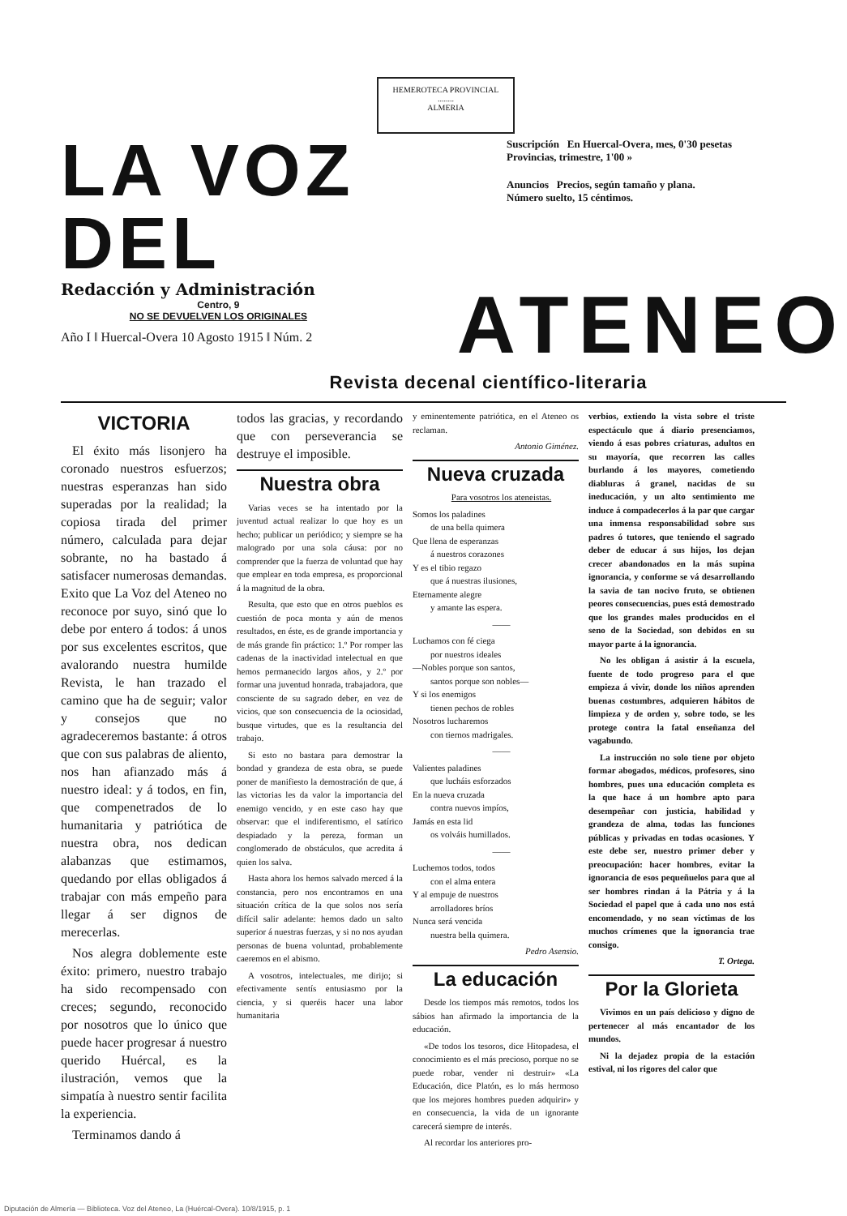HEMEROTECA PROVINCIAL
........
ALMERIA
LA VOZ DEL
Suscripción En Huercal-Overa, mes, 0'30 pesetas
Provincias, trimestre, 1'00 »
Anuncios Precios, según tamaño y plana.
Número suelto, 15 céntimos.
Redacción y Administración
Centro, 9
NO SE DEVUELVEN LOS ORIGINALES
Año I ‖ Huercal-Overa 10 Agosto 1915 ‖ Núm. 2
ATENEO
Revista decenal científico-literaria
VICTORIA
El éxito más lisonjero ha coronado nuestros esfuerzos; nuestras esperanzas han sido superadas por la realidad; la copiosa tirada del primer número, calculada para dejar sobrante, no ha bastado á satisfacer numerosas demandas. Exito que La Voz del Ateneo no reconoce por suyo, sinó que lo debe por entero á todos: á unos por sus excelentes escritos, que avalorando nuestra humilde Revista, le han trazado el camino que ha de seguir; valor y consejos que no agradeceremos bastante: á otros que con sus palabras de aliento, nos han afianzado más á nuestro ideal: y á todos, en fin, que compenetrados de lo humanitaria y patriótica de nuestra obra, nos dedican alabanzas que estimamos, quedando por ellas obligados á trabajar con más empeño para llegar á ser dignos de merecerlas.
Nos alegra doblemente este éxito: primero, nuestro trabajo ha sido recompensado con creces; segundo, reconocido por nosotros que lo único que puede hacer progresar á nuestro querido Huércal, es la ilustración, vemos que la simpatía à nuestro sentir facilita la experiencia.
Terminamos dando á
todos las gracias, y recordando que con perseverancia se destruye el imposible.
Nuestra obra
Varias veces se ha intentado por la juventud actual realizar lo que hoy es un hecho; publicar un periódico; y siempre se ha malogrado por una sola cáusa: por no comprender que la fuerza de voluntad que hay que emplear en toda empresa, es proporcional á la magnitud de la obra.
Resulta, que esto que en otros pueblos es cuestión de poca monta y aún de menos resultados, en éste, es de grande importancia y de más grande fin práctico: 1.º Por romper las cadenas de la inactividad intelectual en que hemos permanecido largos años, y 2.º por formar una juventud honrada, trabajadora, que consciente de su sagrado deber, en vez de vicios, que son consecuencia de la ociosidad, busque virtudes, que es la resultancia del trabajo.
Si esto no bastara para demostrar la bondad y grandeza de esta obra, se puede poner de manifiesto la demostración de que, á las victorias les da valor la importancia del enemigo vencido, y en este caso hay que observar: que el indiferentismo, el satírico despiadado y la pereza, forman un conglomerado de obstáculos, que acredita á quien los salva.
Hasta ahora los hemos salvado merced á la constancia, pero nos encontramos en una situación crítica de la que solos nos sería difícil salir adelante: hemos dado un salto superior á nuestras fuerzas, y si no nos ayudan personas de buena voluntad, probablemente caeremos en el abismo.
A vosotros, intelectuales, me dirijo; si efectivamente sentís entusiasmo por la ciencia, y si queréis hacer una labor humanitaria
y eminentemente patriótica, en el Ateneo os reclaman.
Antonio Giménez.
Nueva cruzada
Para vosotros los ateneistas.
Somos los paladines
  de una bella quimera
Que llena de esperanzas
  á nuestros corazones
Y es el tibio regazo
  que á nuestras ilusiones,
Eternamente alegre
  y amante las espera.
——
Luchamos con fé ciega
  por nuestros ideales
—Nobles porque son santos,
  santos porque son nobles—
Y si los enemigos
  tienen pechos de robles
Nosotros lucharemos
  con tiernos madrigales.
——
Valientes paladines
  que lucháis esforzados
En la nueva cruzada
  contra nuevos impíos,
Jamás en esta lid
  os volváis humillados.
——
Luchemos todos, todos
  con el alma entera
Y al empuje de nuestros
  arrolladores bríos
Nunca será vencida
  nuestra bella quimera.
Pedro Asensio.
La educación
Desde los tiempos más remotos, todos los sábios han afirmado la importancia de la educación.
«De todos los tesoros, dice Hitopadesa, el conocimiento es el más precioso, porque no se puede robar, vender ni destruir» «La Educación, dice Platón, es lo más hermoso que los mejores hombres pueden adquirir» y en consecuencia, la vida de un ignorante carecerá siempre de interés.
Al recordar los anteriores pro-
verbios, extiendo la vista sobre el triste espectáculo que á diario presenciamos, viendo á esas pobres criaturas, adultos en su mayoría, que recorren las calles burlando á los mayores, cometiendo diabluras á granel, nacidas de su ineducación, y un alto sentimiento me induce á compadecerlos á la par que cargar una inmensa responsabilidad sobre sus padres ó tutores, que teniendo el sagrado deber de educar á sus hijos, los dejan crecer abandonados en la más supina ignorancia, y conforme se vá desarrollando la savia de tan nocivo fruto, se obtienen peores consecuencias, pues está demostrado que los grandes males producidos en el seno de la Sociedad, son debidos en su mayor parte á la ignorancia.
No les obligan á asistir á la escuela, fuente de todo progreso para el que empieza á vivir, donde los niños aprenden buenas costumbres, adquieren hábitos de limpieza y de orden y, sobre todo, se les protege contra la fatal enseñanza del vagabundo.
La instrucción no solo tiene por objeto formar abogados, médicos, profesores, sino hombres, pues una educación completa es la que hace á un hombre apto para desempeñar con justicia, habilidad y grandeza de alma, todas las funciones públicas y privadas en todas ocasiones. Y este debe ser, nuestro primer deber y preocupación: hacer hombres, evitar la ignorancia de esos pequeñuelos para que al ser hombres rindan á la Pátria y á la Sociedad el papel que á cada uno nos está encomendado, y no sean víctimas de los muchos crímenes que la ignorancia trae consigo.
T. Ortega.
Por la Glorieta
Vivimos en un país delicioso y digno de pertenecer al más encantador de los mundos.
Ni la dejadez propia de la estación estival, ni los rigores del calor que
Diputación de Almería — Biblioteca. Voz del Ateneo, La (Huércal-Overa). 10/8/1915, p. 1